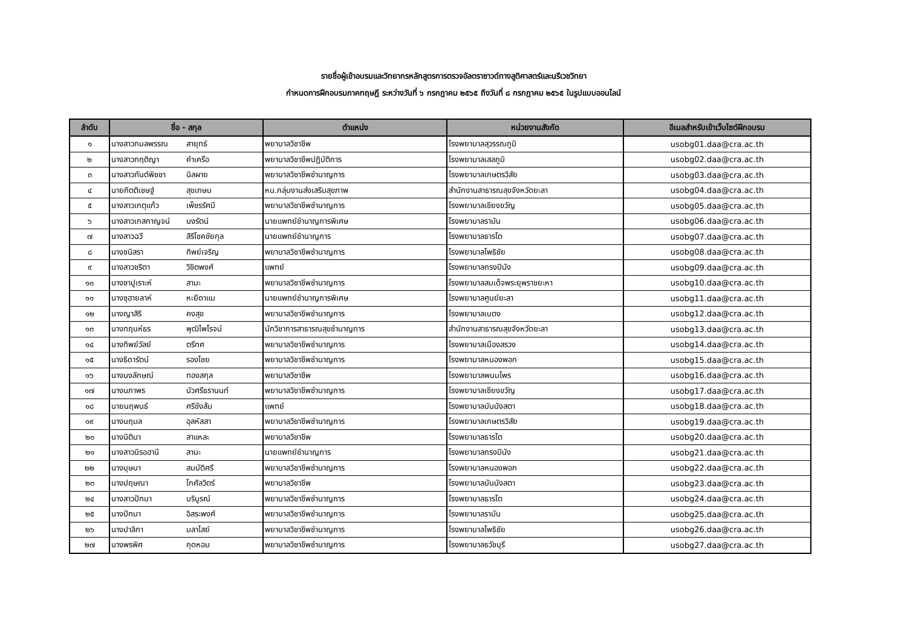รายชื่อผู้เข้าอบรมและวิทยากรหลักสูตรการตรวจอัลตราซาวด์ทางสูติศาสตร์และนรีเวชวิทยา
กำหนดการฝึกอบรมภาคทฤษฎี ระหว่างวันที่ ๖ กรกฎาคม ๒๕๖๕ ถึงวันที่ ๘ กรกฎาคม ๒๕๖๕ ในรูปแบบออนไลน์
| ลำดับ | ชื่อ - สกุล | ตำแหน่ง | หน่วยงานสังกัด | อีเมลสำหรับเข้าเว็บไซต์ฝึกอบรม |
| --- | --- | --- | --- | --- |
| ๑ | นางสาวกมลพรรณ สายุทธ์ | พยาบาลวิชาชีพ | โรงพยาบาลสุวรรณภูมิ | usobg01.daa@cra.ac.th |
| ๒ | นางสาวกฤติญา คำเครือ | พยาบาลวิชาชีพปฏิบัติการ | โรงพยาบาลเสลภูมิ | usobg02.daa@cra.ac.th |
| ๓ | นางสาวกันต์พิชชา นิลผาย | พยาบาลวิชาชีพชำนาญการ | โรงพยาบาลเกษตรวิสัย | usobg03.daa@cra.ac.th |
| ๔ | นายกิตติเชษฐ์ สุขเกษม | หน.กลุ่มงานส่งเสริมสุขภาพ | สำนักงานสาธารณสุขจังหวัดยะลา | usobg04.daa@cra.ac.th |
| ๕ | นางสาวเกตุแก้ว เพ็ชรรัศมี | พยาบาลวิชาชีพชำนาญการ | โรงพยาบาลเชียงขวัญ | usobg05.daa@cra.ac.th |
| ๖ | นางสาวเกสกาญจน์ นงรัตน์ | นายแพทย์ชำนาญการพิเศษ | โรงพยาบาลรามัน | usobg06.daa@cra.ac.th |
| ๗ | นางสาวฉวี สิริโชคชัยกุล | นายแพทย์ชำนาญการ | โรงพยาบาลธารโต | usobg07.daa@cra.ac.th |
| ๘ | นางชนิสรา ทิพย์เจริญ | พยาบาลวิชาชีพชำนาญการ | โรงพยาบาลโพธิชัย | usobg08.daa@cra.ac.th |
| ๙ | นางสาวชริตา วิชิตพงศ์ | แพทย์ | โรงพยาบาลกรงปินัง | usobg09.daa@cra.ac.th |
| ๑๐ | นางซาปูเราะห์ สามะ | พยาบาลวิชาชีพชำนาญการ | โรงพยาบาลสมเด็จพระยุพราชยะหา | usobg10.daa@cra.ac.th |
| ๑๑ | นางซุฮายลาห์ หะยีดาแม | นายแพทย์ชำนาญการพิเศษ | โรงพยาบาลศูนย์ยะลา | usobg11.daa@cra.ac.th |
| ๑๒ | นางญาสิริ คงสุข | พยาบาลวิชาชีพชำนาญการ | โรงพยาบาลเบตง | usobg12.daa@cra.ac.th |
| ๑๓ | นางทฤนห์ธร พุฒิไพโรจน์ | นักวิชาการสาธารณสุขชำนาญการ | สำนักงานสาธารณสุขจังหวัดยะลา | usobg13.daa@cra.ac.th |
| ๑๔ | นางทิพย์วัลย์ ตรีทศ | พยาบาลวิชาชีพชำนาญการ | โรงพยาบาลเมืองสรวง | usobg14.daa@cra.ac.th |
| ๑๕ | นางธิดารัตน์ รองไชย | พยาบาลวิชาชีพชำนาญการ | โรงพยาบาลหนองพอก | usobg15.daa@cra.ac.th |
| ๑๖ | นางนงลักษณ์ ทองสกุล | พยาบาลวิชาชีพ | โรงพยาบาลพนมไพร | usobg16.daa@cra.ac.th |
| ๑๗ | นางนภาพร บัวศรีธรานนท์ | พยาบาลวิชาชีพชำนาญการ | โรงพยาบาลเชียงขวัญ | usobg17.daa@cra.ac.th |
| ๑๘ | นายนฤพนธ์ ศรีชังส้ม | แพทย์ | โรงพยาบาลบันนังสตา | usobg18.daa@cra.ac.th |
| ๑๙ | นางนฤมล อุลหัสสา | พยาบาลวิชาชีพชำนาญการ | โรงพยาบาลเกษตรวิสัย | usobg19.daa@cra.ac.th |
| ๒๐ | นางนิติมา สาแหละ | พยาบาลวิชาชีพ | โรงพยาบาลธารโต | usobg20.daa@cra.ac.th |
| ๒๑ | นางสาวนิรอฮานี สามะ | นายแพทย์ชำนาญการ | โรงพยาบาลกรงปินัง | usobg21.daa@cra.ac.th |
| ๒๒ | นางบุษบา สมบัติศรี | พยาบาลวิชาชีพชำนาญการ | โรงพยาบาลหนองพอก | usobg22.daa@cra.ac.th |
| ๒๓ | นางปฤษณา โกศัลวิตร์ | พยาบาลวิชาชีพ | โรงพยาบาลบันนังสตา | usobg23.daa@cra.ac.th |
| ๒๔ | นางสาวปัทมา บริบูรณ์ | พยาบาลวิชาชีพชำนาญการ | โรงพยาบาลธารโต | usobg24.daa@cra.ac.th |
| ๒๕ | นางปัทมา อิสระพงศ์ | พยาบาลวิชาชีพชำนาญการ | โรงพยาบาลรามัน | usobg25.daa@cra.ac.th |
| ๒๖ | นางปาลิกา มลาไสย์ | พยาบาลวิชาชีพชำนาญการ | โรงพยาบาลโพธิชัย | usobg26.daa@cra.ac.th |
| ๒๗ | นางพรพิศ กุดหอม | พยาบาลวิชาชีพชำนาญการ | โรงพยาบาลธวัชบุรี | usobg27.daa@cra.ac.th |